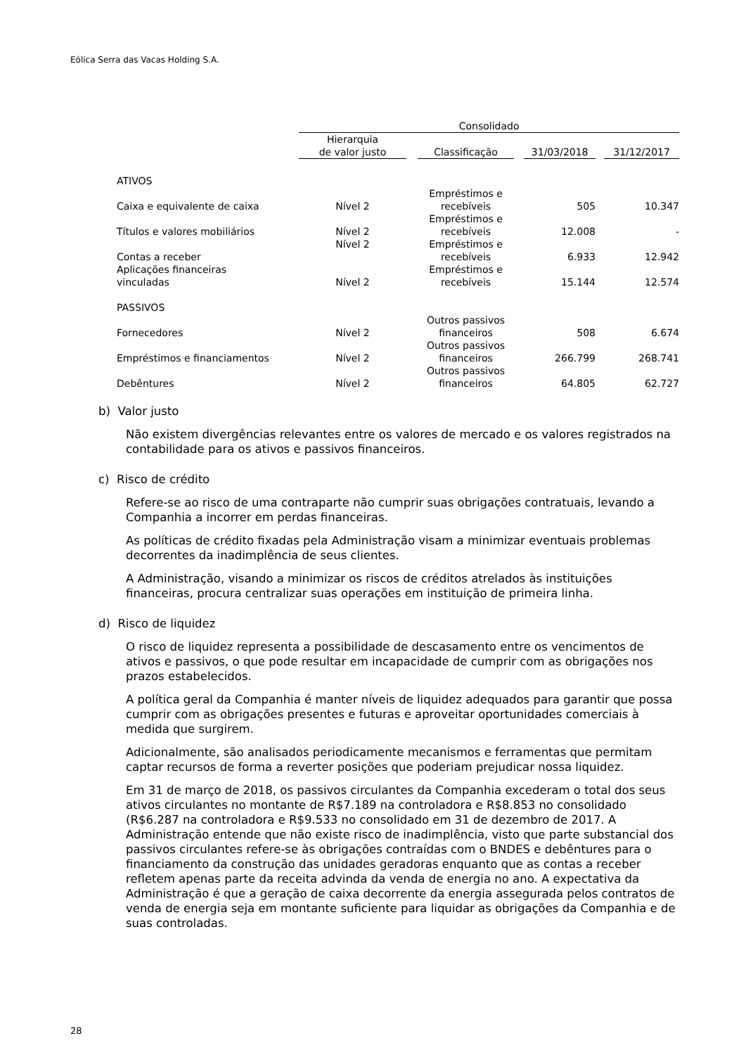Eólica Serra das Vacas Holding S.A.
| | Consolidado | | | | | | |
| --- | --- | --- | --- | --- | --- | --- | --- |
| | Hierarquia de valor justo | | Classificação | | 31/03/2018 | | 31/12/2017 |
| ATIVOS | | | | | | | |
| Caixa e equivalente de caixa | Nível 2 | | Empréstimos e recebíveis | | 505 | | 10.347 |
| Títulos e valores mobiliários | Nível 2 | | Empréstimos e recebíveis | | 12.008 | | - |
| Contas a receber | Nível 2 | | Empréstimos e recebíveis | | 6.933 | | 12.942 |
| Aplicações financeiras vinculadas | Nível 2 | | Empréstimos e recebíveis | | 15.144 | | 12.574 |
| PASSIVOS | | | | | | | |
| Fornecedores | Nível 2 | | Outros passivos financeiros | | 508 | | 6.674 |
| Empréstimos e financiamentos | Nível 2 | | Outros passivos financeiros | | 266.799 | | 268.741 |
| Debêntures | Nível 2 | | Outros passivos financeiros | | 64.805 | | 62.727 |
b) Valor justo
Não existem divergências relevantes entre os valores de mercado e os valores registrados na contabilidade para os ativos e passivos financeiros.
c) Risco de crédito
Refere-se ao risco de uma contraparte não cumprir suas obrigações contratuais, levando a Companhia a incorrer em perdas financeiras.
As políticas de crédito fixadas pela Administração visam a minimizar eventuais problemas decorrentes da inadimplência de seus clientes.
A Administração, visando a minimizar os riscos de créditos atrelados às instituições financeiras, procura centralizar suas operações em instituição de primeira linha.
d) Risco de liquidez
O risco de liquidez representa a possibilidade de descasamento entre os vencimentos de ativos e passivos, o que pode resultar em incapacidade de cumprir com as obrigações nos prazos estabelecidos.
A política geral da Companhia é manter níveis de liquidez adequados para garantir que possa cumprir com as obrigações presentes e futuras e aproveitar oportunidades comerciais à medida que surgirem.
Adicionalmente, são analisados periodicamente mecanismos e ferramentas que permitam captar recursos de forma a reverter posições que poderiam prejudicar nossa liquidez.
Em 31 de março de 2018, os passivos circulantes da Companhia excederam o total dos seus ativos circulantes no montante de R$7.189 na controladora e R$8.853 no consolidado (R$6.287 na controladora e R$9.533 no consolidado em 31 de dezembro de 2017. A Administração entende que não existe risco de inadimplência, visto que parte substancial dos passivos circulantes refere-se às obrigações contraídas com o BNDES e debêntures para o financiamento da construção das unidades geradoras enquanto que as contas a receber refletem apenas parte da receita advinda da venda de energia no ano. A expectativa da Administração é que a geração de caixa decorrente da energia assegurada pelos contratos de venda de energia seja em montante suficiente para liquidar as obrigações da Companhia e de suas controladas.
28